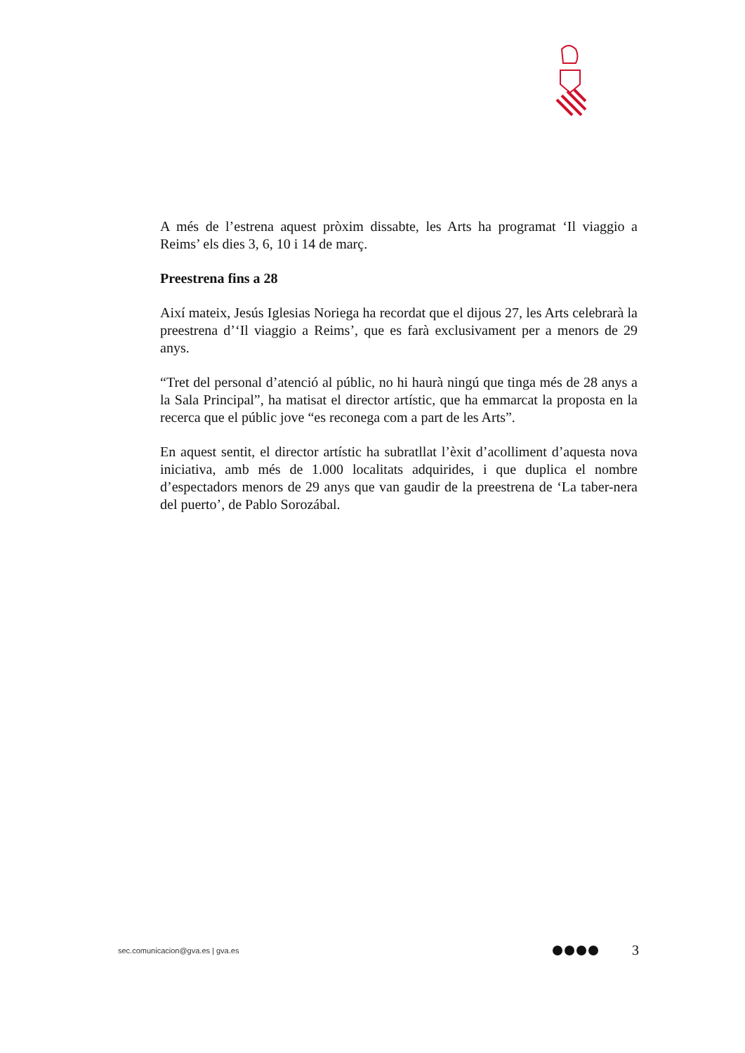A més de l’estrena aquest pròxim dissabte, les Arts ha programat ‘Il viaggio a Reims’ els dies 3, 6, 10 i 14 de març.
Preestrena fins a 28
Així mateix, Jesús Iglesias Noriega ha recordat que el dijous 27, les Arts celebrarà la preestrena d’‘Il viaggio a Reims’, que es farà exclusivament per a menors de 29 anys.
“Tret del personal d’atenció al públic, no hi haurà ningú que tinga més de 28 anys a la Sala Principal”, ha matisat el director artístic, que ha emmarcat la proposta en la recerca que el públic jove “es reconega com a part de les Arts”.
En aquest sentit, el director artístic ha subratllat l’èxit d’acolliment d’aquesta nova iniciativa, amb més de 1.000 localitats adquirides, i que duplica el nombre d’espectadors menors de 29 anys que van gaudir de la preestrena de ‘La taber-nera del puerto’, de Pablo Sorozábal.
sec.comunicacion@gva.es | gva.es 3